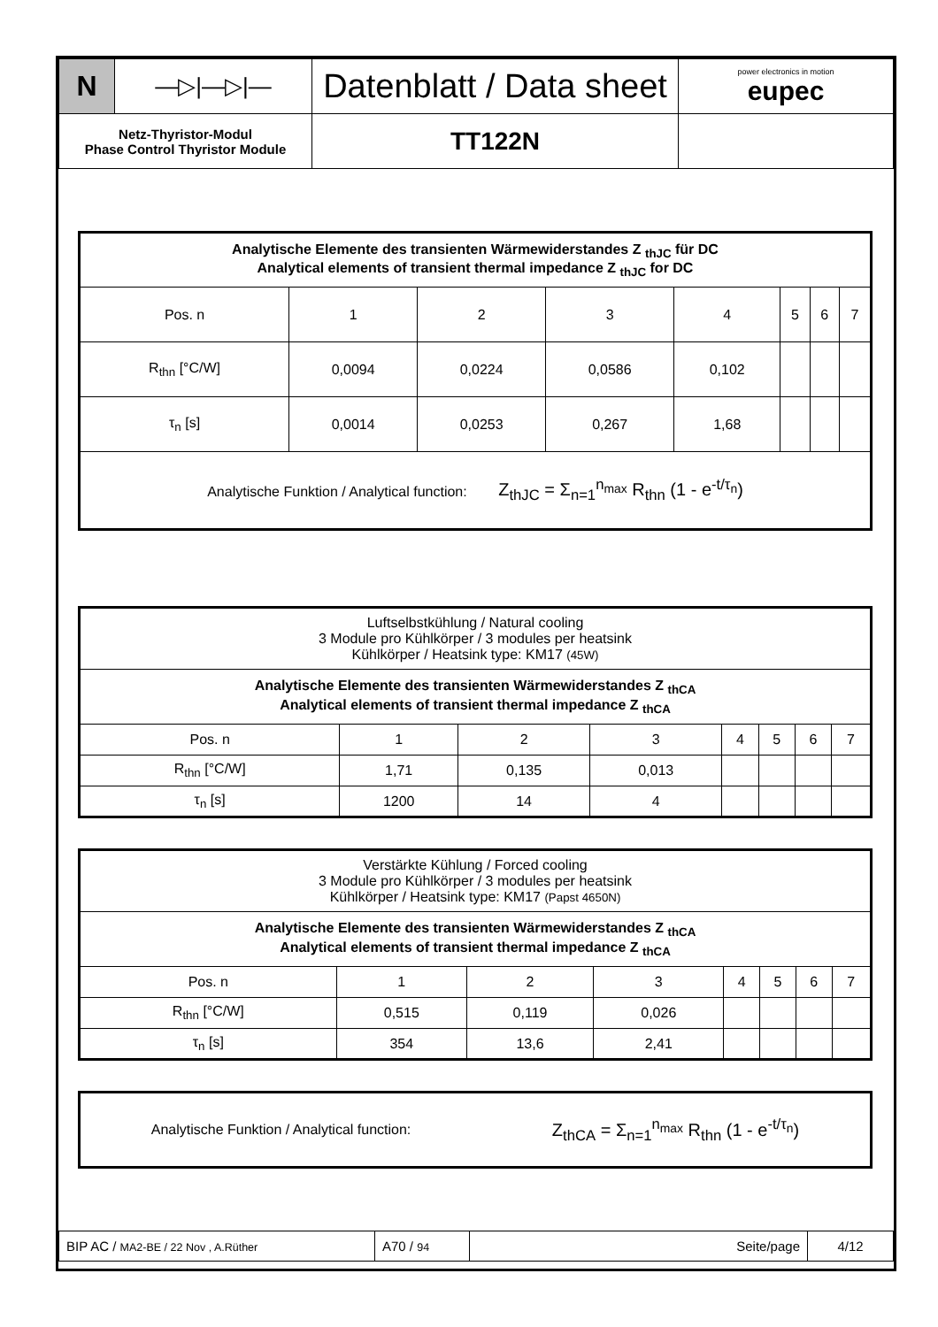| N | —▷/—▷/— | Datenblatt / Data sheet | power electronics in motion eupec |
| Netz-Thyristor-Modul Phase Control Thyristor Module | | TT122N | |
| Analytische Elemente des transienten Wärmewiderstandes Z <sub>thJC</sub> für DC Analytical elements of transient thermal impedance Z <sub>thJC</sub> for DC | | | | | | | |
| --- | --- | --- | --- | --- | --- | --- | --- |
| Pos. n | 1 | 2 | 3 | 4 | 5 | 6 | 7 |
| R<sub>thn</sub> [°C/W] | 0,0094 | 0,0224 | 0,0586 | 0,102 | | | |
| τ<sub>n</sub> [s] | 0,0014 | 0,0253 | 0,267 | 1,68 | | | |
| Analytische Funktion / Analytical function: Z<sub>thJC</sub> = Σ<sub>n=1</sub><sup>n<sub>max</sub></sup> R<sub>thn</sub> (1 - e<sup>-t/τ<sub>n</sub></sup>) | | | | | | | |
| Luftselbstkühlung / Natural cooling 3 Module pro Kühlkörper / 3 modules per heatsink Kühlkörper / Heatsink type: KM17 (45W) | | | | | | | |
| Analytische Elemente des transienten Wärmewiderstandes Z <sub>thCA</sub> Analytical elements of transient thermal impedance Z <sub>thCA</sub> | | | | | | | |
| Pos. n | 1 | 2 | 3 | 4 | 5 | 6 | 7 |
| R<sub>thn</sub> [°C/W] | 1,71 | 0,135 | 0,013 | | | | |
| τ<sub>n</sub> [s] | 1200 | 14 | 4 | | | | |
| Verstärkte Kühlung / Forced cooling 3 Module pro Kühlkörper / 3 modules per heatsink Kühlkörper / Heatsink type: KM17 (Papst 4650N) | | | | | | | |
| Analytische Elemente des transienten Wärmewiderstandes Z <sub>thCA</sub> Analytical elements of transient thermal impedance Z <sub>thCA</sub> | | | | | | | |
| Pos. n | 1 | 2 | 3 | 4 | 5 | 6 | 7 |
| R<sub>thn</sub> [°C/W] | 0,515 | 0,119 | 0,026 | | | | |
| τ<sub>n</sub> [s] | 354 | 13,6 | 2,41 | | | | |
Analytische Funktion / Analytical function: Z<sub>thCA</sub> = Σ<sub>n=1</sub><sup>n<sub>max</sub></sup> R<sub>thn</sub> (1 - e<sup>-t/τ<sub>n</sub></sup>)
| BIP AC / MA2-BE / 22 Nov , A.Rüther | A70 / 94 | Seite/page | 4/12 |